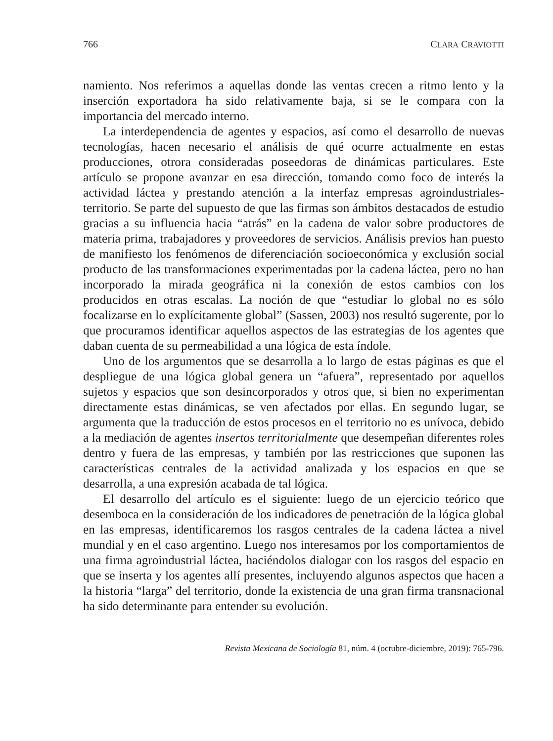766 CLARA CRAVIOTTI
namiento. Nos referimos a aquellas donde las ventas crecen a ritmo lento y la inserción exportadora ha sido relativamente baja, si se le compara con la importancia del mercado interno.
La interdependencia de agentes y espacios, así como el desarrollo de nuevas tecnologías, hacen necesario el análisis de qué ocurre actualmente en estas producciones, otrora consideradas poseedoras de dinámicas particulares. Este artículo se propone avanzar en esa dirección, tomando como foco de interés la actividad láctea y prestando atención a la interfaz empresas agroindustriales-territorio. Se parte del supuesto de que las firmas son ámbitos destacados de estudio gracias a su influencia hacia “atrás” en la cadena de valor sobre productores de materia prima, trabajadores y proveedores de servicios. Análisis previos han puesto de manifiesto los fenómenos de diferenciación socioeconómica y exclusión social producto de las transformaciones experimentadas por la cadena láctea, pero no han incorporado la mirada geográfica ni la conexión de estos cambios con los producidos en otras escalas. La noción de que “estudiar lo global no es sólo focalizarse en lo explícitamente global” (Sassen, 2003) nos resultó sugerente, por lo que procuramos identificar aquellos aspectos de las estrategias de los agentes que daban cuenta de su permeabilidad a una lógica de esta índole.
Uno de los argumentos que se desarrolla a lo largo de estas páginas es que el despliegue de una lógica global genera un “afuera”, representado por aquellos sujetos y espacios que son desincorporados y otros que, si bien no experimentan directamente estas dinámicas, se ven afectados por ellas. En segundo lugar, se argumenta que la traducción de estos procesos en el territorio no es unívoca, debido a la mediación de agentes insertos territorialmente que desempeñan diferentes roles dentro y fuera de las empresas, y también por las restricciones que suponen las características centrales de la actividad analizada y los espacios en que se desarrolla, a una expresión acabada de tal lógica.
El desarrollo del artículo es el siguiente: luego de un ejercicio teórico que desemboca en la consideración de los indicadores de penetración de la lógica global en las empresas, identificaremos los rasgos centrales de la cadena láctea a nivel mundial y en el caso argentino. Luego nos interesamos por los comportamientos de una firma agroindustrial láctea, haciéndolos dialogar con los rasgos del espacio en que se inserta y los agentes allí presentes, incluyendo algunos aspectos que hacen a la historia “larga” del territorio, donde la existencia de una gran firma transnacional ha sido determinante para entender su evolución.
Revista Mexicana de Sociología 81, núm. 4 (octubre-diciembre, 2019): 765-796.